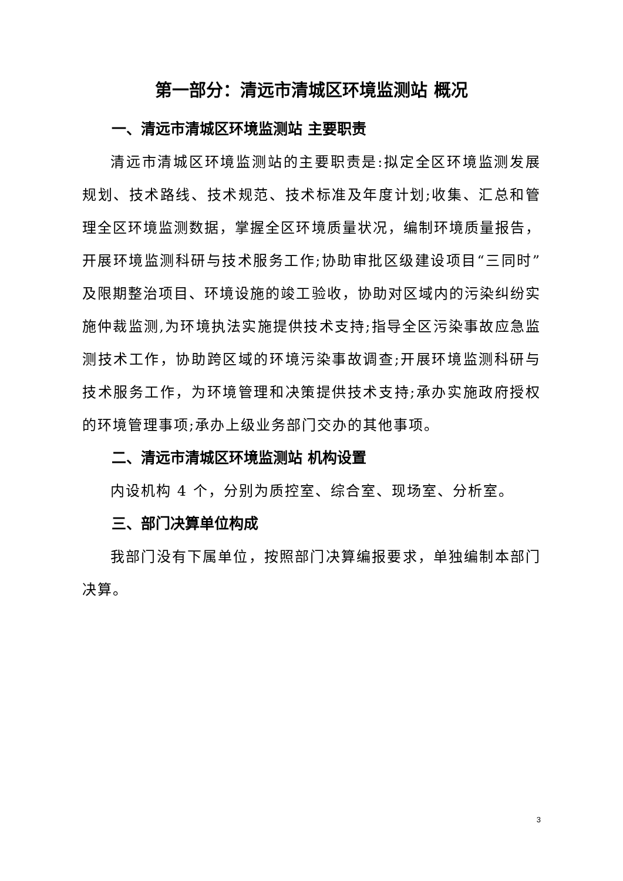第一部分：清远市清城区环境监测站 概况
一、清远市清城区环境监测站 主要职责
清远市清城区环境监测站的主要职责是:拟定全区环境监测发展规划、技术路线、技术规范、技术标准及年度计划;收集、汇总和管理全区环境监测数据，掌握全区环境质量状况，编制环境质量报告，开展环境监测科研与技术服务工作;协助审批区级建设项目“三同时”及限期整治项目、环境设施的竣工验收，协助对区域内的污染纠纷实施仲裁监测,为环境执法实施提供技术支持;指导全区污染事故应急监测技术工作，协助跨区域的环境污染事故调查;开展环境监测科研与技术服务工作，为环境管理和决策提供技术支持;承办实施政府授权的环境管理事项;承办上级业务部门交办的其他事项。
二、清远市清城区环境监测站 机构设置
内设机构 4 个，分别为质控室、综合室、现场室、分析室。
三、部门决算单位构成
我部门没有下属单位，按照部门决算编报要求，单独编制本部门决算。
3